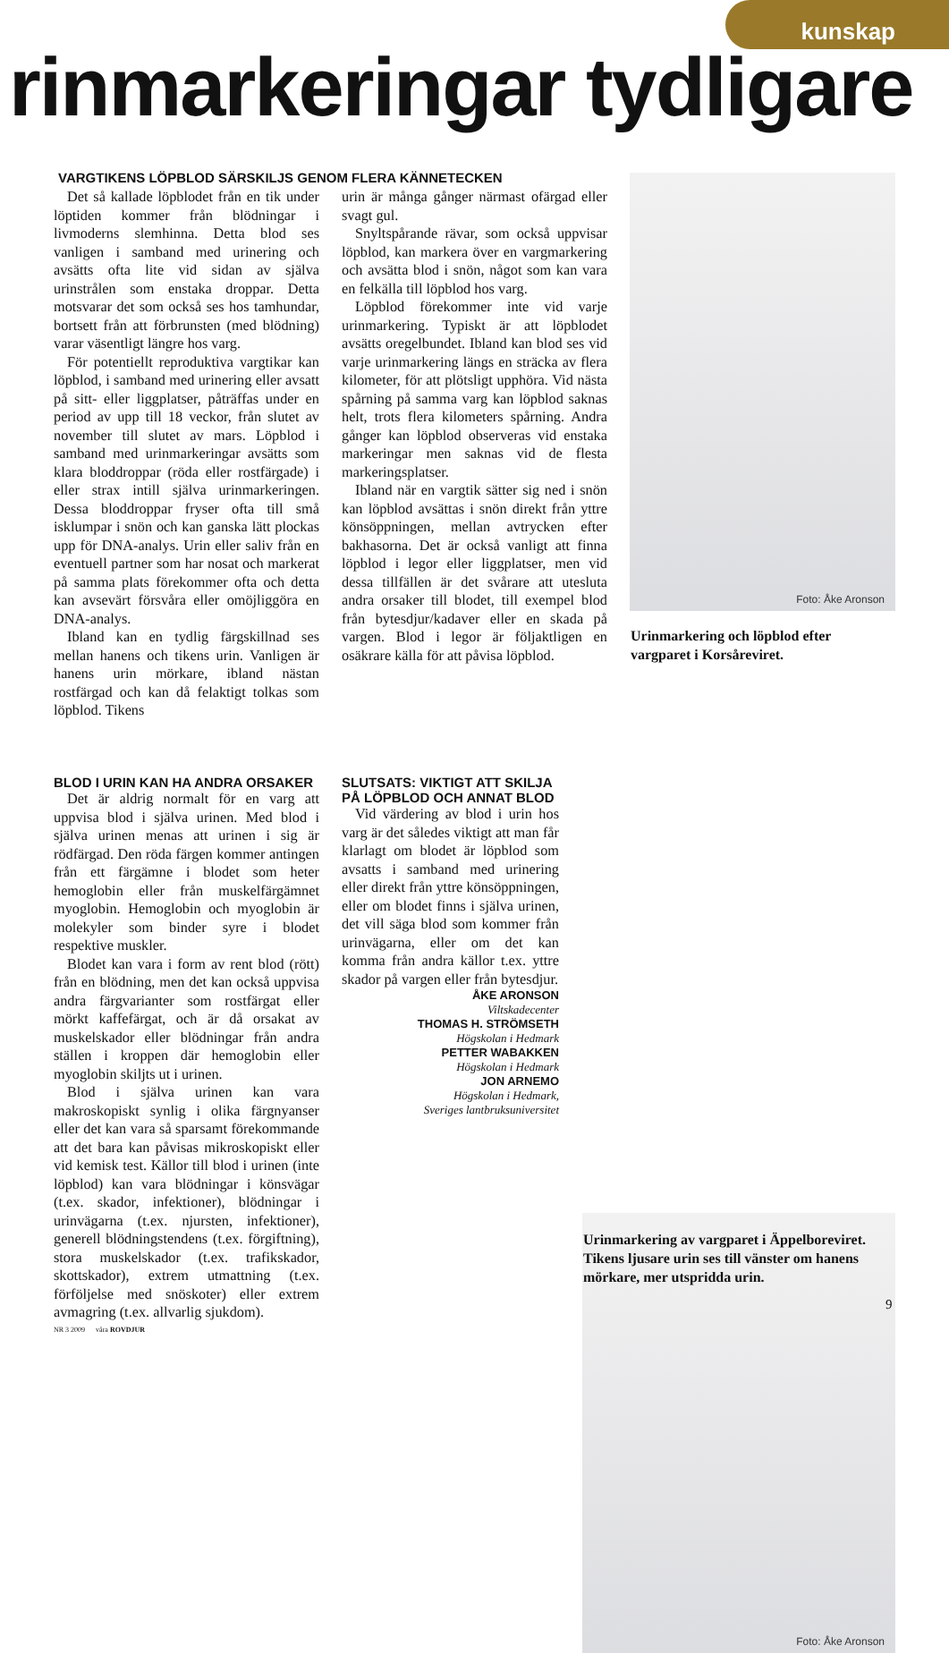kunskap
rinmarkeringar tydligare
VARGTIKENS LÖPBLOD SÄRSKILJS GENOM FLERA KÄNNETECKEN
Det så kallade löpblodet från en tik under löptiden kommer från blödningar i livmoderns slemhinna. Detta blod ses vanligen i samband med urinering och avsätts ofta lite vid sidan av själva urinstrålen som enstaka droppar. Detta motsvarar det som också ses hos tamhundar, bortsett från att förbrunsten (med blödning) varar väsentligt längre hos varg.
För potentiellt reproduktiva vargtikar kan löpblod, i samband med urinering eller avsatt på sitt- eller liggplatser, påträffas under en period av upp till 18 veckor, från slutet av november till slutet av mars. Löpblod i samband med urinmarkeringar avsätts som klara bloddroppar (röda eller rostfärgade) i eller strax intill själva urinmarkeringen. Dessa bloddroppar fryser ofta till små isklumpar i snön och kan ganska lätt plockas upp för DNA-analys. Urin eller saliv från en eventuell partner som har nosat och markerat på samma plats förekommer ofta och detta kan avsevärt försvåra eller omöjliggöra en DNA-analys.
Ibland kan en tydlig färgskillnad ses mellan hanens och tikens urin. Vanligen är hanens urin mörkare, ibland nästan rostfärgad och kan då felaktigt tolkas som löpblod. Tikens
urin är många gånger närmast ofärgad eller svagt gul.
Snyltspårande rävar, som också uppvisar löpblod, kan markera över en vargmarkering och avsätta blod i snön, något som kan vara en felkälla till löpblod hos varg.
Löpblod förekommer inte vid varje urinmarkering. Typiskt är att löpblodet avsätts oregelbundet. Ibland kan blod ses vid varje urinmarkering längs en sträcka av flera kilometer, för att plötsligt upphöra. Vid nästa spårning på samma varg kan löpblod saknas helt, trots flera kilometers spårning. Andra gånger kan löpblod observeras vid enstaka markeringar men saknas vid de flesta markeringsplatser.
Ibland när en vargtik sätter sig ned i snön kan löpblod avsättas i snön direkt från yttre könsöppningen, mellan avtrycken efter bakhasorna. Det är också vanligt att finna löpblod i legor eller liggplatser, men vid dessa tillfällen är det svårare att utesluta andra orsaker till blodet, till exempel blod från bytesdjur/kadaver eller en skada på vargen. Blod i legor är följaktligen en osäkrare källa för att påvisa löpblod.
Foto: Åke Aronson
Urinmarkering och löpblod efter vargparet i Korsåreviret.
BLOD I URIN KAN HA ANDRA ORSAKER
Det är aldrig normalt för en varg att uppvisa blod i själva urinen. Med blod i själva urinen menas att urinen i sig är rödfärgad. Den röda färgen kommer antingen från ett färgämne i blodet som heter hemoglobin eller från muskelfärgämnet myoglobin. Hemoglobin och myoglobin är molekyler som binder syre i blodet respektive muskler.
Blodet kan vara i form av rent blod (rött) från en blödning, men det kan också uppvisa andra färgvarianter som rostfärgat eller mörkt kaffefärgat, och är då orsakat av muskelskador eller blödningar från andra ställen i kroppen där hemoglobin eller myoglobin skiljts ut i urinen.
Blod i själva urinen kan vara makroskopiskt synlig i olika färgnyanser eller det kan vara så sparsamt förekommande att det bara kan påvisas mikroskopiskt eller vid kemisk test. Källor till blod i urinen (inte löpblod) kan vara blödningar i könsvägar (t.ex. skador, infektioner), blödningar i urinvägarna (t.ex. njursten, infektioner), generell blödningstendens (t.ex. förgiftning), stora muskelskador (t.ex. trafikskador, skottskador), extrem utmattning (t.ex. förföljelse med snöskoter) eller extrem avmagring (t.ex. allvarlig sjukdom).
NR 3 2009 våra ROVDJUR
SLUTSATS: VIKTIGT ATT SKILJA PÅ LÖPBLOD OCH ANNAT BLOD
Vid värdering av blod i urin hos varg är det således viktigt att man får klarlagt om blodet är löpblod som avsatts i samband med urinering eller direkt från yttre könsöppningen, eller om blodet finns i själva urinen, det vill säga blod som kommer från urinvägarna, eller om det kan komma från andra källor t.ex. yttre skador på vargen eller från bytesdjur.
ÅKE ARONSON
Viltskadecenter
THOMAS H. STRÖMSETH
Högskolan i Hedmark
PETTER WABAKKEN
Högskolan i Hedmark
JON ARNEMO
Högskolan i Hedmark,
Sveriges lantbruksuniversitet
Foto: Åke Aronson
Urinmarkering av vargparet i Äppelboreviret. Tikens ljusare urin ses till vänster om hanens mörkare, mer utspridda urin.
9